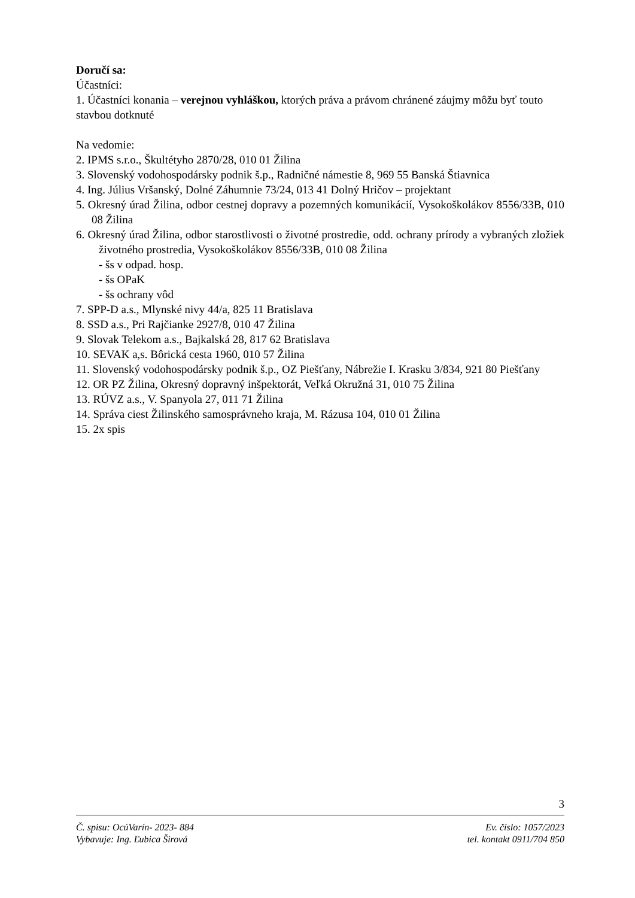Doručí sa:
Účastníci:
1. Účastníci konania – verejnou vyhláškou, ktorých práva a právom chránené záujmy môžu byť touto stavbou dotknuté
Na vedomie:
2. IPMS s.r.o., Škultétyho 2870/28, 010 01 Žilina
3. Slovenský vodohospodársky podnik š.p., Radničné námestie 8, 969 55 Banská Štiavnica
4. Ing. Július Vršanský, Dolné Záhumnie 73/24, 013 41 Dolný Hričov – projektant
5. Okresný úrad Žilina, odbor cestnej dopravy a pozemných komunikácií, Vysokoškolákov 8556/33B, 010 08 Žilina
6. Okresný úrad Žilina, odbor starostlivosti o životné prostredie, odd. ochrany prírody a vybraných zložiek životného prostredia, Vysokoškolákov 8556/33B, 010 08 Žilina
- šs v odpad. hosp.
- šs OPaK
- šs ochrany vôd
7. SPP-D a.s., Mlynské nivy 44/a, 825 11 Bratislava
8. SSD a.s., Pri Rajčianke 2927/8, 010 47 Žilina
9. Slovak Telekom a.s., Bajkalská 28, 817 62 Bratislava
10. SEVAK a,s. Bôrická cesta 1960, 010 57 Žilina
11. Slovenský vodohospodársky podnik š.p., OZ Piešťany, Nábrežie I. Krasku 3/834, 921 80 Piešťany
12. OR PZ Žilina, Okresný dopravný inšpektorát, Veľká Okružná 31, 010 75 Žilina
13. RÚVZ a.s., V. Spanyola 27, 011 71 Žilina
14. Správa ciest Žilinského samosprávneho kraja, M. Rázusa 104, 010 01 Žilina
15. 2x spis
3
Č. spisu: OcúVarín- 2023- 884 Ev. číslo: 1057/2023
Vybavuje: Ing. Ľubica Širová tel. kontakt 0911/704 850